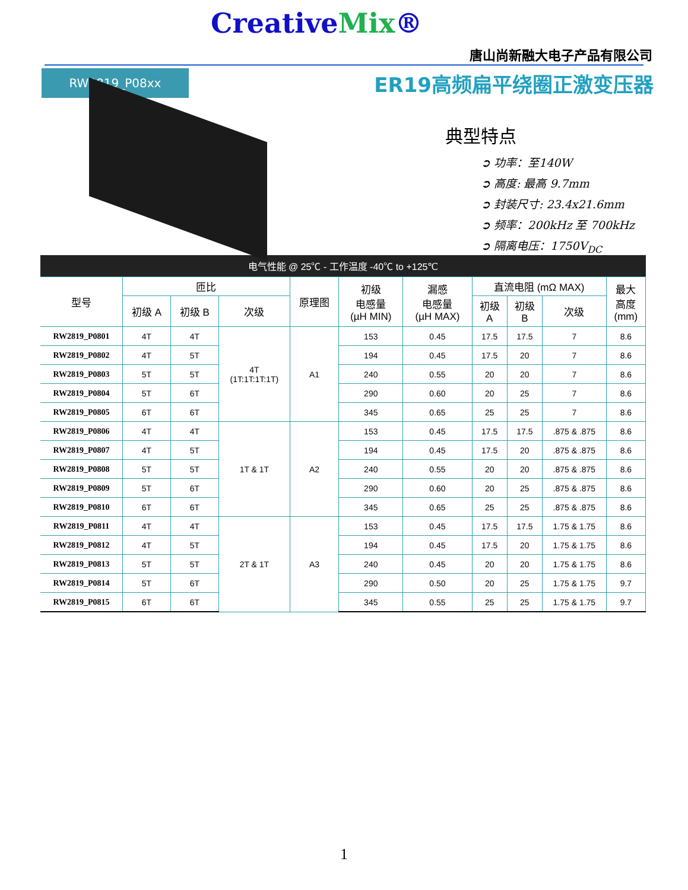CreativeMix®
唐山尚新融大电子产品有限公司
RW2819_P08xx
ER19高频扁平绕圈正激变压器
典型特点
➲ 功率：至140W
➲ 高度: 最高 9.7mm
➲ 封装尺寸: 23.4x21.6mm
➲ 频率：200kHz 至 700kHz
➲ 隔离电压：1750V<sub>DC</sub>
电气性能 @ 25℃ - 工作温度 -40℃ to +125℃
| 型号 | 匝比 | | | 原理图 | 初级 电感量 (µH MIN) | 漏感 电感量 (µH MAX) | 直流电阻 (mΩ MAX) | | | 最大 高度 (mm) |
| --- | --- | --- | --- | --- | --- | --- | --- | --- | --- | --- |
| | 初级 A | 初级 B | 次级 | | | | 初级 A | 初级 B | 次级 | |
| RW2819_P0801 | 4T | 4T | 4T (1T:1T:1T:1T) | A1 | 153 | 0.45 | 17.5 | 17.5 | 7 | 8.6 |
| RW2819_P0802 | 4T | 5T | | | 194 | 0.45 | 17.5 | 20 | 7 | 8.6 |
| RW2819_P0803 | 5T | 5T | | | 240 | 0.55 | 20 | 20 | 7 | 8.6 |
| RW2819_P0804 | 5T | 6T | | | 290 | 0.60 | 20 | 25 | 7 | 8.6 |
| RW2819_P0805 | 6T | 6T | | | 345 | 0.65 | 25 | 25 | 7 | 8.6 |
| RW2819_P0806 | 4T | 4T | 1T & 1T | A2 | 153 | 0.45 | 17.5 | 17.5 | .875 & .875 | 8.6 |
| RW2819_P0807 | 4T | 5T | | | 194 | 0.45 | 17.5 | 20 | .875 & .875 | 8.6 |
| RW2819_P0808 | 5T | 5T | | | 240 | 0.55 | 20 | 20 | .875 & .875 | 8.6 |
| RW2819_P0809 | 5T | 6T | | | 290 | 0.60 | 20 | 25 | .875 & .875 | 8.6 |
| RW2819_P0810 | 6T | 6T | | | 345 | 0.65 | 25 | 25 | .875 & .875 | 8.6 |
| RW2819_P0811 | 4T | 4T | 2T & 1T | A3 | 153 | 0.45 | 17.5 | 17.5 | 1.75 & 1.75 | 8.6 |
| RW2819_P0812 | 4T | 5T | | | 194 | 0.45 | 17.5 | 20 | 1.75 & 1.75 | 8.6 |
| RW2819_P0813 | 5T | 5T | | | 240 | 0.45 | 20 | 20 | 1.75 & 1.75 | 8.6 |
| RW2819_P0814 | 5T | 6T | | | 290 | 0.50 | 20 | 25 | 1.75 & 1.75 | 9.7 |
| RW2819_P0815 | 6T | 6T | | | 345 | 0.55 | 25 | 25 | 1.75 & 1.75 | 9.7 |
1